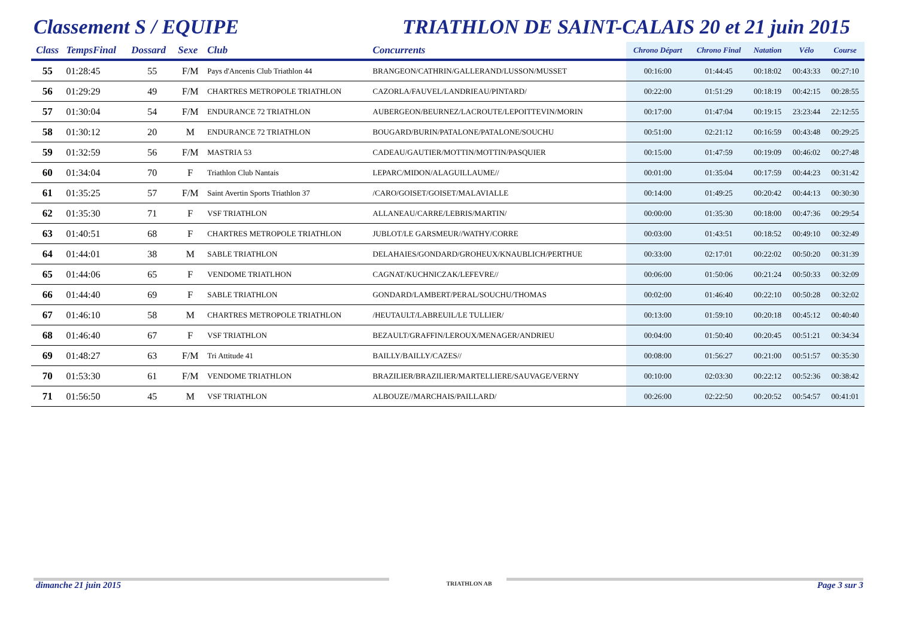Classement S / EQUIPE TRIATHLON DE SAINT-CALAIS 20 et 21 juin 2015
| Class | TempsFinal | Dossard | Sexe | Club | Concurrents | Chrono Départ | Chrono Final | Natation | Vélo | Course |
| --- | --- | --- | --- | --- | --- | --- | --- | --- | --- | --- |
| 55 | 01:28:45 | 55 | F/M | Pays d'Ancenis Club Triathlon 44 | BRANGEON/CATHRIN/GALLERAND/LUSSON/MUSSET | 00:16:00 | 01:44:45 | 00:18:02 | 00:43:33 | 00:27:10 |
| 56 | 01:29:29 | 49 | F/M | CHARTRES METROPOLE TRIATHLON | CAZORLA/FAUVEL/LANDRIEAU/PINTARD/ | 00:22:00 | 01:51:29 | 00:18:19 | 00:42:15 | 00:28:55 |
| 57 | 01:30:04 | 54 | F/M | ENDURANCE 72 TRIATHLON | AUBERGEON/BEURNEZ/LACROUTE/LEPOITTEVIN/MORIN | 00:17:00 | 01:47:04 | 00:19:15 | 23:23:44 | 22:12:55 |
| 58 | 01:30:12 | 20 | M | ENDURANCE 72 TRIATHLON | BOUGARD/BURIN/PATALONE/PATALONE/SOUCHU | 00:51:00 | 02:21:12 | 00:16:59 | 00:43:48 | 00:29:25 |
| 59 | 01:32:59 | 56 | F/M | MASTRIA 53 | CADEAU/GAUTIER/MOTTIN/MOTTIN/PASQUIER | 00:15:00 | 01:47:59 | 00:19:09 | 00:46:02 | 00:27:48 |
| 60 | 01:34:04 | 70 | F | Triathlon Club Nantais | LEPARC/MIDON/ALAGUILLAUME// | 00:01:00 | 01:35:04 | 00:17:59 | 00:44:23 | 00:31:42 |
| 61 | 01:35:25 | 57 | F/M | Saint Avertin Sports Triathlon 37 | /CARO/GOISET/GOISET/MALAVIALLE | 00:14:00 | 01:49:25 | 00:20:42 | 00:44:13 | 00:30:30 |
| 62 | 01:35:30 | 71 | F | VSF TRIATHLON | ALLANEAU/CARRE/LEBRIS/MARTIN/ | 00:00:00 | 01:35:30 | 00:18:00 | 00:47:36 | 00:29:54 |
| 63 | 01:40:51 | 68 | F | CHARTRES METROPOLE TRIATHLON | JUBLOT/LE GARSMEUR//WATHY/CORRE | 00:03:00 | 01:43:51 | 00:18:52 | 00:49:10 | 00:32:49 |
| 64 | 01:44:01 | 38 | M | SABLE TRIATHLON | DELAHAIES/GONDARD/GROHEUX/KNAUBLICH/PERTHUE | 00:33:00 | 02:17:01 | 00:22:02 | 00:50:20 | 00:31:39 |
| 65 | 01:44:06 | 65 | F | VENDOME TRIATLHON | CAGNAT/KUCHNICZAK/LEFEVRE// | 00:06:00 | 01:50:06 | 00:21:24 | 00:50:33 | 00:32:09 |
| 66 | 01:44:40 | 69 | F | SABLE TRIATHLON | GONDARD/LAMBERT/PERAL/SOUCHU/THOMAS | 00:02:00 | 01:46:40 | 00:22:10 | 00:50:28 | 00:32:02 |
| 67 | 01:46:10 | 58 | M | CHARTRES METROPOLE TRIATHLON | /HEUTAULT/LABREUIL/LE TULLIER/ | 00:13:00 | 01:59:10 | 00:20:18 | 00:45:12 | 00:40:40 |
| 68 | 01:46:40 | 67 | F | VSF TRIATHLON | BEZAULT/GRAFFIN/LEROUX/MENAGER/ANDRIEU | 00:04:00 | 01:50:40 | 00:20:45 | 00:51:21 | 00:34:34 |
| 69 | 01:48:27 | 63 | F/M | Tri Attitude 41 | BAILLY/BAILLY/CAZES// | 00:08:00 | 01:56:27 | 00:21:00 | 00:51:57 | 00:35:30 |
| 70 | 01:53:30 | 61 | F/M | VENDOME TRIATHLON | BRAZILIER/BRAZILIER/MARTELLIERE/SAUVAGE/VERNY | 00:10:00 | 02:03:30 | 00:22:12 | 00:52:36 | 00:38:42 |
| 71 | 01:56:50 | 45 | M | VSF TRIATHLON | ALBOUZE//MARCHAIS/PAILLARD/ | 00:26:00 | 02:22:50 | 00:20:52 | 00:54:57 | 00:41:01 |
dimanche 21 juin 2015 TRIATHLON AB Page 3 sur 3